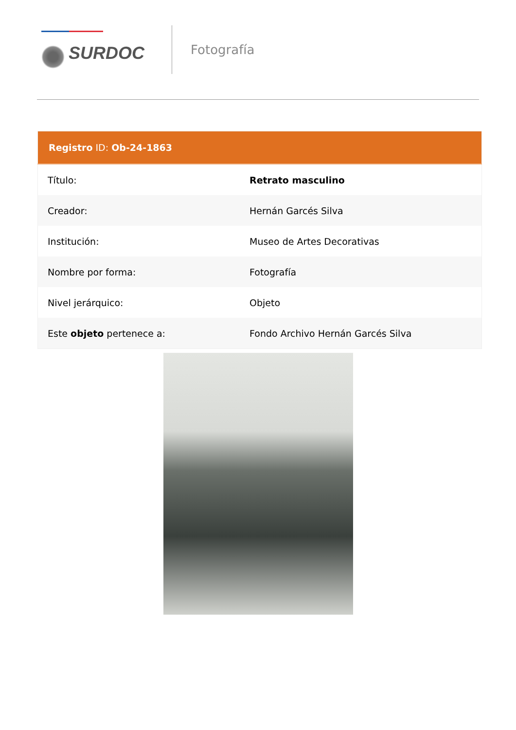SURDOC
Fotografía
| Registro ID: Ob-24-1863 | |
| --- | --- |
| Título: | Retrato masculino |
| Creador: | Hernán Garcés Silva |
| Institución: | Museo de Artes Decorativas |
| Nombre por forma: | Fotografía |
| Nivel jerárquico: | Objeto |
| Este objeto pertenece a: | Fondo Archivo Hernán Garcés Silva |